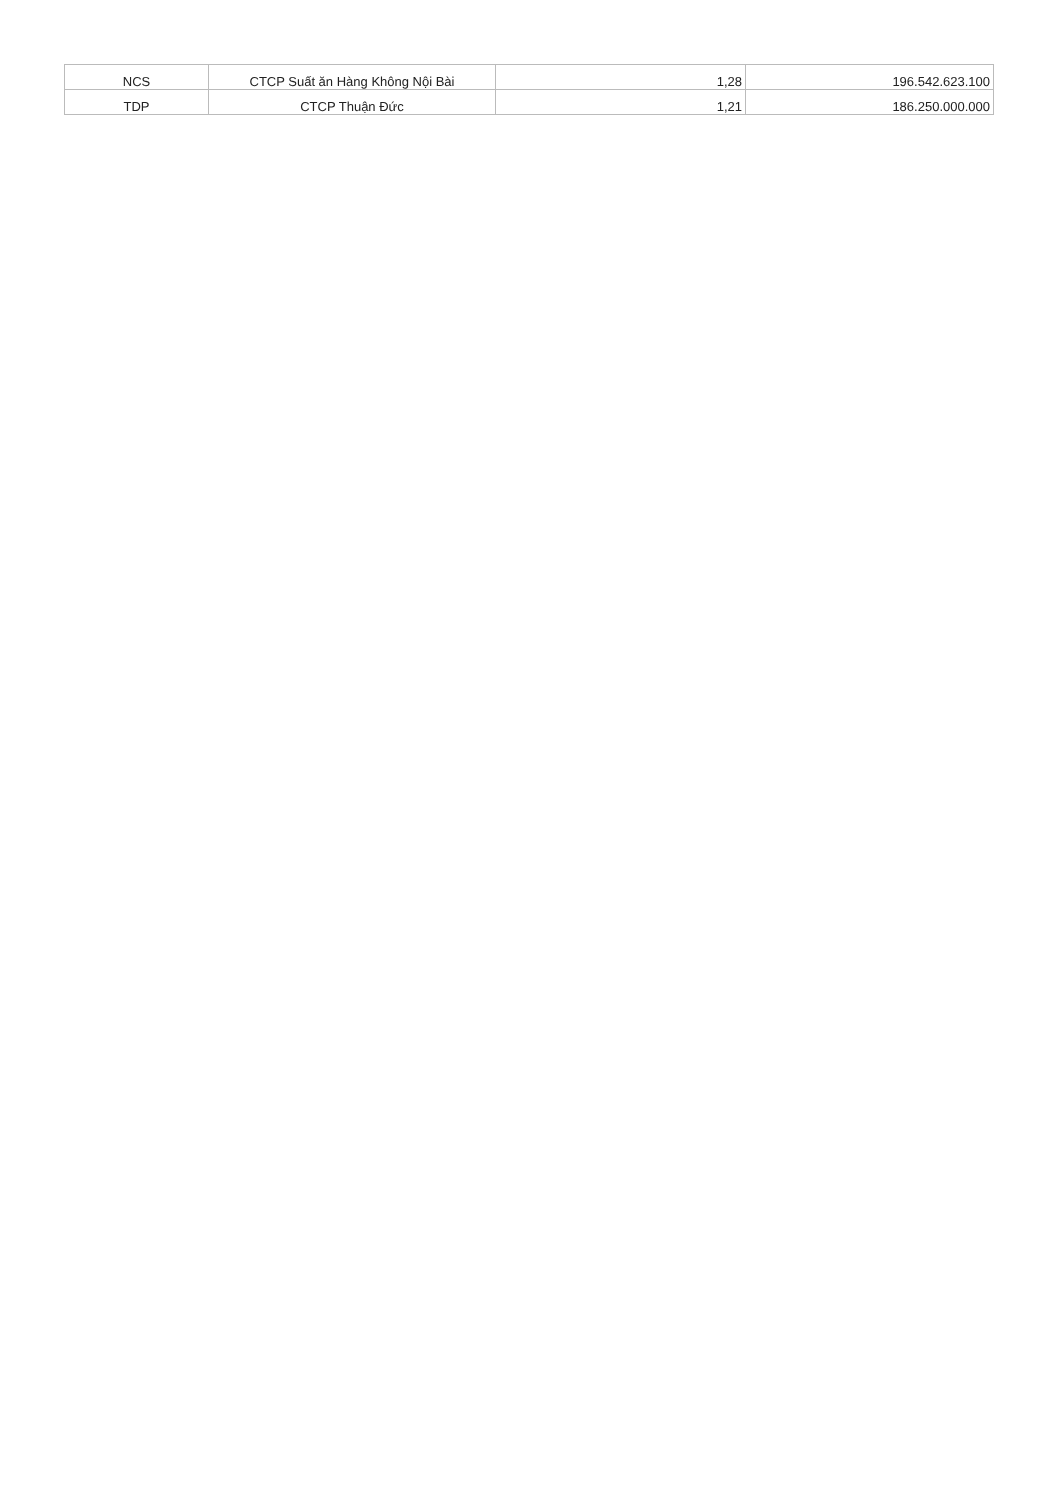| NCS | CTCP Suất ăn Hàng Không Nội Bài | 1,28 | 196.542.623.100 |
| TDP | CTCP Thuận Đức | 1,21 | 186.250.000.000 |